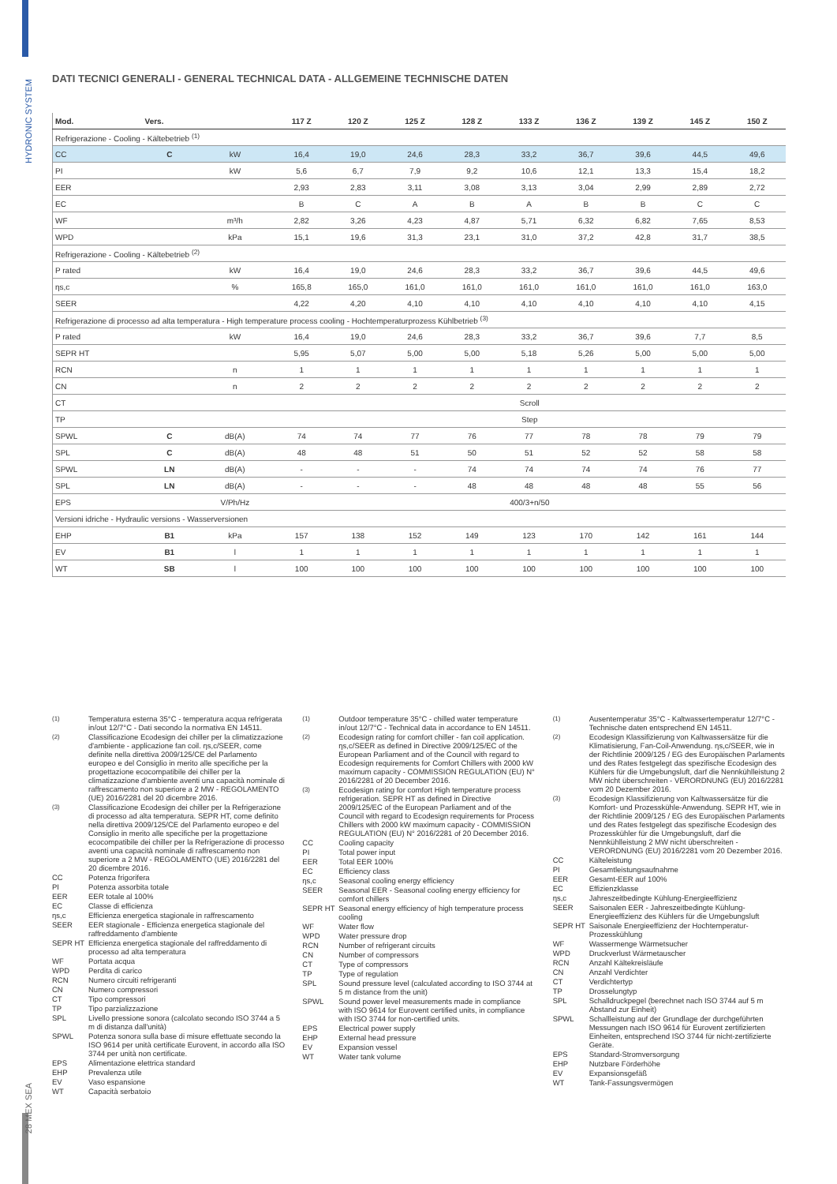HYDRONIC SYSTEM
28 MEX SEA
DATI TECNICI GENERALI - GENERAL TECHNICAL DATA - ALLGEMEINE TECHNISCHE DATEN
| Mod. | Vers. | | 117 Z | 120 Z | 125 Z | 128 Z | 133 Z | 136 Z | 139 Z | 145 Z | 150 Z |
| --- | --- | --- | --- | --- | --- | --- | --- | --- | --- | --- | --- |
| Refrigerazione - Cooling - Kältebetrieb <sup>(1)</sup> | | | | | | | | | | | |
| CC | C | kW | 16,4 | 19,0 | 24,6 | 28,3 | 33,2 | 36,7 | 39,6 | 44,5 | 49,6 |
| PI | | kW | 5,6 | 6,7 | 7,9 | 9,2 | 10,6 | 12,1 | 13,3 | 15,4 | 18,2 |
| EER | | | 2,93 | 2,83 | 3,11 | 3,08 | 3,13 | 3,04 | 2,99 | 2,89 | 2,72 |
| EC | | | B | C | A | B | A | B | B | C | C |
| WF | | m³/h | 2,82 | 3,26 | 4,23 | 4,87 | 5,71 | 6,32 | 6,82 | 7,65 | 8,53 |
| WPD | | kPa | 15,1 | 19,6 | 31,3 | 23,1 | 31,0 | 37,2 | 42,8 | 31,7 | 38,5 |
| Refrigerazione - Cooling - Kältebetrieb <sup>(2)</sup> | | | | | | | | | | | |
| P rated | | kW | 16,4 | 19,0 | 24,6 | 28,3 | 33,2 | 36,7 | 39,6 | 44,5 | 49,6 |
| ηs,c | | % | 165,8 | 165,0 | 161,0 | 161,0 | 161,0 | 161,0 | 161,0 | 161,0 | 163,0 |
| SEER | | | 4,22 | 4,20 | 4,10 | 4,10 | 4,10 | 4,10 | 4,10 | 4,10 | 4,15 |
| Refrigerazione di processo ad alta temperatura - High temperature process cooling - Hochtemperaturprozess Kühlbetrieb <sup>(3)</sup> | | | | | | | | | | | |
| P rated | | kW | 16,4 | 19,0 | 24,6 | 28,3 | 33,2 | 36,7 | 39,6 | 7,7 | 8,5 |
| SEPR HT | | | 5,95 | 5,07 | 5,00 | 5,00 | 5,18 | 5,26 | 5,00 | 5,00 | 5,00 |
| RCN | | n | 1 | 1 | 1 | 1 | 1 | 1 | 1 | 1 | 1 |
| CN | | n | 2 | 2 | 2 | 2 | 2 | 2 | 2 | 2 | 2 |
| CT | | | Scroll | | | | | | | | |
| TP | | | Step | | | | | | | | |
| SPWL | C | dB(A) | 74 | 74 | 77 | 76 | 77 | 78 | 78 | 79 | 79 |
| SPL | C | dB(A) | 48 | 48 | 51 | 50 | 51 | 52 | 52 | 58 | 58 |
| SPWL | LN | dB(A) | - | - | - | 74 | 74 | 74 | 74 | 76 | 77 |
| SPL | LN | dB(A) | - | - | - | 48 | 48 | 48 | 48 | 55 | 56 |
| EPS | | V/Ph/Hz | 400/3+n/50 | | | | | | | | |
| Versioni idriche - Hydraulic versions - Wasserversionen | | | | | | | | | | | |
| EHP | B1 | kPa | 157 | 138 | 152 | 149 | 123 | 170 | 142 | 161 | 144 |
| EV | B1 | l | 1 | 1 | 1 | 1 | 1 | 1 | 1 | 1 | 1 |
| WT | SB | l | 100 | 100 | 100 | 100 | 100 | 100 | 100 | 100 | 100 |
<sup>(1)</sup> Temperatura esterna 35°C - temperatura acqua refrigerata in/out 12/7°C - Dati secondo la normativa EN 14511.
<sup>(2)</sup> Classificazione Ecodesign dei chiller per la climatizzazione d'ambiente - applicazione fan coil. ηs,c/SEER, come definite nella direttiva 2009/125/CE del Parlamento europeo e del Consiglio in merito alle specifiche per la progettazione ecocompatibile dei chiller per la climatizzazione d'ambiente aventi una capacità nominale di raffrescamento non superiore a 2 MW - REGOLAMENTO (UE) 2016/2281 del 20 dicembre 2016.
<sup>(3)</sup> Classificazione Ecodesign dei chiller per la Refrigerazione di processo ad alta temperatura. SEPR HT, come definito nella direttiva 2009/125/CE del Parlamento europeo e del Consiglio in merito alle specifiche per la progettazione ecocompatibile dei chiller per la Refrigerazione di processo aventi una capacità nominale di raffrescamento non superiore a 2 MW - REGOLAMENTO (UE) 2016/2281 del 20 dicembre 2016.
CC Potenza frigorifera
PI Potenza assorbita totale
EER EER totale al 100%
EC Classe di efficienza
ηs,c Efficienza energetica stagionale in raffrescamento
SEER EER stagionale - Efficienza energetica stagionale del raffreddamento d'ambiente
SEPR HT Efficienza energetica stagionale del raffreddamento di processo ad alta temperatura
WF Portata acqua
WPD Perdita di carico
RCN Numero circuiti refrigeranti
CN Numero compressori
CT Tipo compressori
TP Tipo parzializzazione
SPL Livello pressione sonora (calcolato secondo ISO 3744 a 5 m di distanza dall'unità)
SPWL Potenza sonora sulla base di misure effettuate secondo la ISO 9614 per unità certificate Eurovent, in accordo alla ISO 3744 per unità non certificate.
EPS Alimentazione elettrica standard
EHP Prevalenza utile
EV Vaso espansione
WT Capacità serbatoio
<sup>(1)</sup> Outdoor temperature 35°C - chilled water temperature in/out 12/7°C - Technical data in accordance to EN 14511.
<sup>(2)</sup> Ecodesign rating for comfort chiller - fan coil application. ηs,c/SEER as defined in Directive 2009/125/EC of the European Parliament and of the Council with regard to Ecodesign requirements for Comfort Chillers with 2000 kW maximum capacity - COMMISSION REGULATION (EU) N° 2016/2281 of 20 December 2016.
<sup>(3)</sup> Ecodesign rating for comfort High temperature process refrigeration. SEPR HT as defined in Directive 2009/125/EC of the European Parliament and of the Council with regard to Ecodesign requirements for Process Chillers with 2000 kW maximum capacity - COMMISSION REGULATION (EU) N° 2016/2281 of 20 December 2016.
CC Cooling capacity
PI Total power input
EER Total EER 100%
EC Efficiency class
ηs,c Seasonal cooling energy efficiency
SEER Seasonal EER - Seasonal cooling energy efficiency for comfort chillers
SEPR HT Seasonal energy efficiency of high temperature process cooling
WF Water flow
WPD Water pressure drop
RCN Number of refrigerant circuits
CN Number of compressors
CT Type of compressors
TP Type of regulation
SPL Sound pressure level (calculated according to ISO 3744 at 5 m distance from the unit)
SPWL Sound power level measurements made in compliance with ISO 9614 for Eurovent certified units, in compliance with ISO 3744 for non-certified units.
EPS Electrical power supply
EHP External head pressure
EV Expansion vessel
WT Water tank volume
<sup>(1)</sup> Ausentemperatur 35°C - Kaltwassertemperatur 12/7°C - Technische daten entsprechend EN 14511.
<sup>(2)</sup> Ecodesign Klassifizierung von Kaltwassersätze für die Klimatisierung, Fan-Coil-Anwendung. ηs,c/SEER, wie in der Richtlinie 2009/125 / EG des Europäischen Parlaments und des Rates festgelegt das spezifische Ecodesign des Kühlers für die Umgebungsluft, darf die Nennkühlleistung 2 MW nicht überschreiten - VERORDNUNG (EU) 2016/2281 vom 20 Dezember 2016.
<sup>(3)</sup> Ecodesign Klassifizierung von Kaltwassersätze für die Komfort- und Prozesskühle-Anwendung. SEPR HT, wie in der Richtlinie 2009/125 / EG des Europäischen Parlaments und des Rates festgelegt das spezifische Ecodesign des Prozesskühler für die Umgebungsluft, darf die Nennkühlleistung 2 MW nicht überschreiten - VERORDNUNG (EU) 2016/2281 vom 20 Dezember 2016.
CC Kälteleistung
PI Gesamtleistungsaufnahme
EER Gesamt-EER auf 100%
EC Effizienzklasse
ηs,c Jahreszeitbedingte Kühlung-Energieeffizienz
SEER Saisonalen EER - Jahreszeitbedingte Kühlung-Energieeffizienz des Kühlers für die Umgebungsluft
SEPR HT Saisonale Energieeffizienz der Hochtemperatur-Prozesskühlung
WF Wassermenge Wärmetsucher
WPD Druckverlust Wärmetauscher
RCN Anzahl Kältekreisläufe
CN Anzahl Verdichter
CT Verdichtertyp
TP Drosselungtyp
SPL Schalldruckpegel (berechnet nach ISO 3744 auf 5 m Abstand zur Einheit)
SPWL Schallleistung auf der Grundlage der durchgeführten Messungen nach ISO 9614 für Eurovent zertifizierten Einheiten, entsprechend ISO 3744 für nicht-zertifizierte Geräte.
EPS Standard-Stromversorgung
EHP Nutzbare Förderhöhe
EV Expansionsgefäß
WT Tank-Fassungsvermögen